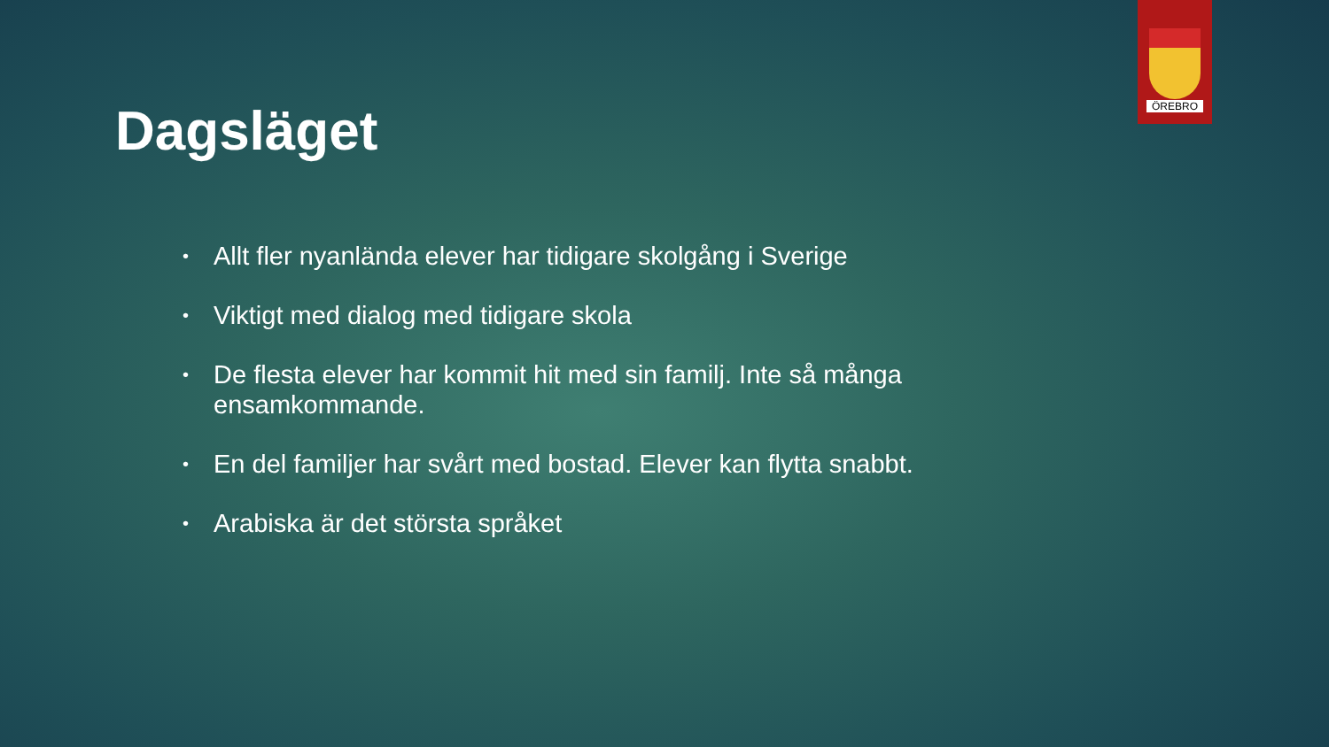ÖREBRO
Dagsläget
• Allt fler nyanlända elever har tidigare skolgång i Sverige
• Viktigt med dialog med tidigare skola
• De flesta elever har kommit hit med sin familj. Inte så många ensamkommande.
• En del familjer har svårt med bostad. Elever kan flytta snabbt.
• Arabiska är det största språket